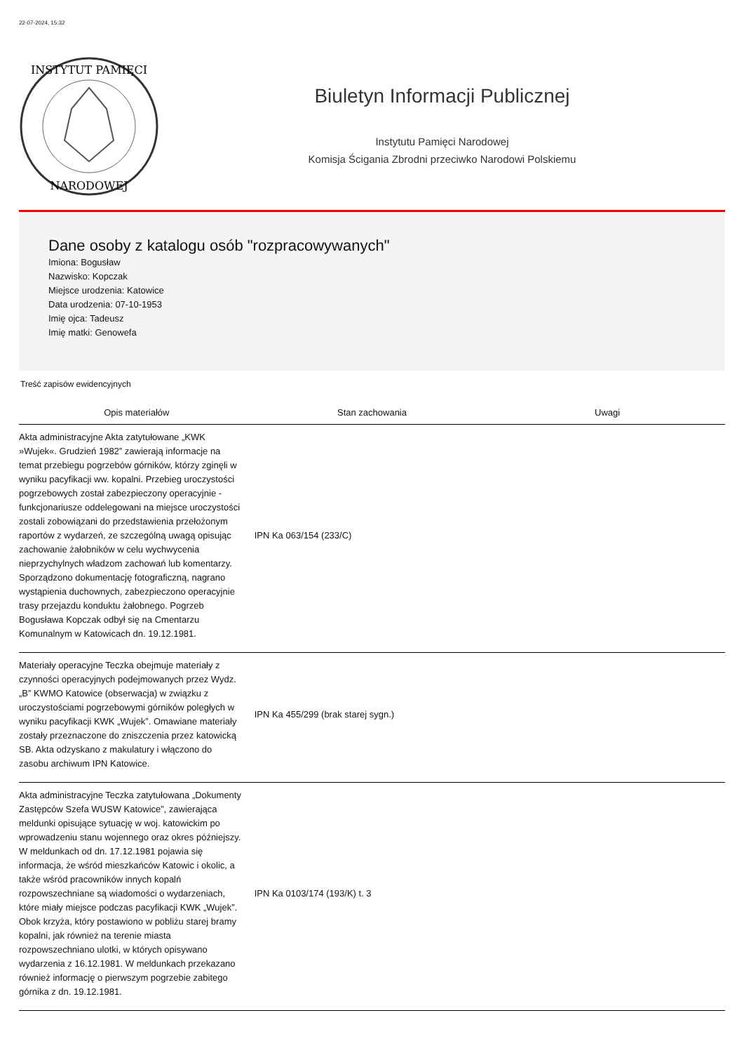22-07-2024, 15:32
INSTYTUT PAMIĘCI
NARODOWEJ
Biuletyn Informacji Publicznej
Instytutu Pamięci Narodowej
Komisja Ścigania Zbrodni przeciwko Narodowi Polskiemu
Dane osoby z katalogu osób "rozpracowywanych"
Imiona: Bogusław
Nazwisko: Kopczak
Miejsce urodzenia: Katowice
Data urodzenia: 07-10-1953
Imię ojca: Tadeusz
Imię matki: Genowefa
Treść zapisów ewidencyjnych
| Opis materiałów | Stan zachowania | Uwagi |
| --- | --- | --- |
| Akta administracyjne Akta zatytułowane „KWK »Wujek«. Grudzień 1982” zawierają informacje na temat przebiegu pogrzebów górników, którzy zginęli w wyniku pacyfikacji ww. kopalni. Przebieg uroczystości pogrzebowych został zabezpieczony operacyjnie - funkcjonariusze oddelegowani na miejsce uroczystości zostali zobowiązani do przedstawienia przełożonym raportów z wydarzeń, ze szczególną uwagą opisując zachowanie żałobników w celu wychwycenia nieprzychylnych władzom zachowań lub komentarzy. Sporządzono dokumentację fotograficzną, nagrano wystąpienia duchownych, zabezpieczono operacyjnie trasy przejazdu konduktu żałobnego. Pogrzeb Bogusława Kopczak odbył się na Cmentarzu Komunalnym w Katowicach dn. 19.12.1981. | IPN Ka 063/154 (233/C) | |
| Materiały operacyjne Teczka obejmuje materiały z czynności operacyjnych podejmowanych przez Wydz. „B” KWMO Katowice (obserwacja) w związku z uroczystościami pogrzebowymi górników poległych w wyniku pacyfikacji KWK „Wujek”. Omawiane materiały zostały przeznaczone do zniszczenia przez katowicką SB. Akta odzyskano z makulatury i włączono do zasobu archiwum IPN Katowice. | IPN Ka 455/299 (brak starej sygn.) | |
| Akta administracyjne Teczka zatytułowana „Dokumenty Zastępców Szefa WUSW Katowice”, zawierająca meldunki opisujące sytuację w woj. katowickim po wprowadzeniu stanu wojennego oraz okres późniejszy. W meldunkach od dn. 17.12.1981 pojawia się informacja, że wśród mieszkańców Katowic i okolic, a także wśród pracowników innych kopalń rozpowszechniane są wiadomości o wydarzeniach, które miały miejsce podczas pacyfikacji KWK „Wujek”. Obok krzyża, który postawiono w pobliżu starej bramy kopalni, jak również na terenie miasta rozpowszechniano ulotki, w których opisywano wydarzenia z 16.12.1981. W meldunkach przekazano również informację o pierwszym pogrzebie zabitego górnika z dn. 19.12.1981. | IPN Ka 0103/174 (193/K) t. 3 | |